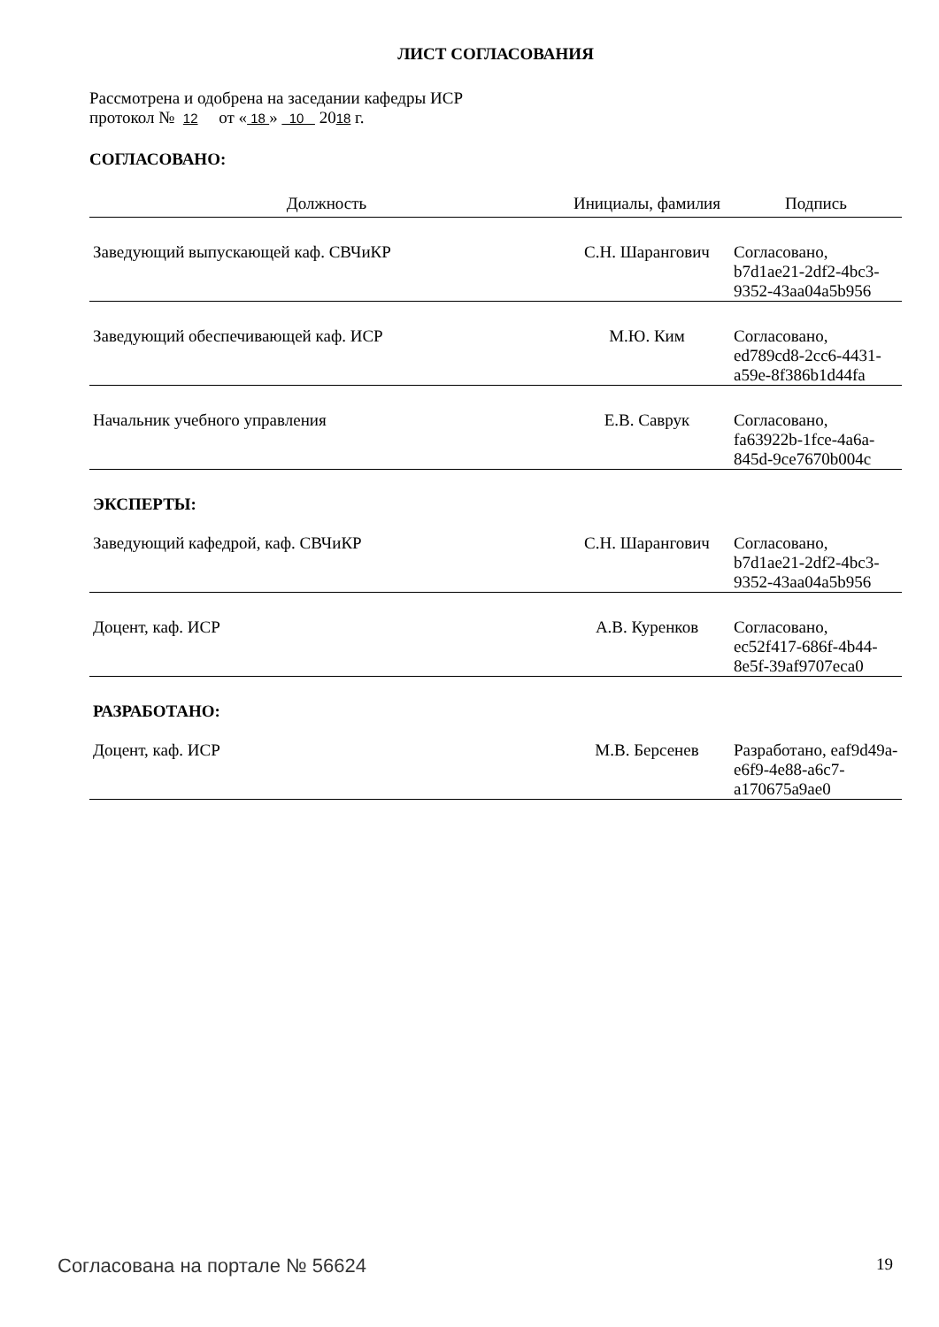ЛИСТ СОГЛАСОВАНИЯ
Рассмотрена и одобрена на заседании кафедры ИСР
протокол № 12 от « 18 » 10 2018 г.
СОГЛАСОВАНО:
| Должность | Инициалы, фамилия | Подпись |
| --- | --- | --- |
| Заведующий выпускающей каф. СВЧиКР | С.Н. Шарангович | Согласовано, b7d1ae21-2df2-4bc3-9352-43aa04a5b956 |
| Заведующий обеспечивающей каф. ИСР | М.Ю. Ким | Согласовано, ed789cd8-2cc6-4431-a59e-8f386b1d44fa |
| Начальник учебного управления | Е.В. Саврук | Согласовано, fa63922b-1fce-4a6a-845d-9ce7670b004c |
ЭКСПЕРТЫ:
| Заведующий кафедрой, каф. СВЧиКР | С.Н. Шарангович | Согласовано, b7d1ae21-2df2-4bc3-9352-43aa04a5b956 |
| Доцент, каф. ИСР | А.В. Куренков | Согласовано, ec52f417-686f-4b44-8e5f-39af9707eca0 |
РАЗРАБОТАНО:
| Доцент, каф. ИСР | М.В. Берсенев | Разработано, eaf9d49a-e6f9-4e88-a6c7-a170675a9ae0 |
Согласована на портале № 56624 19